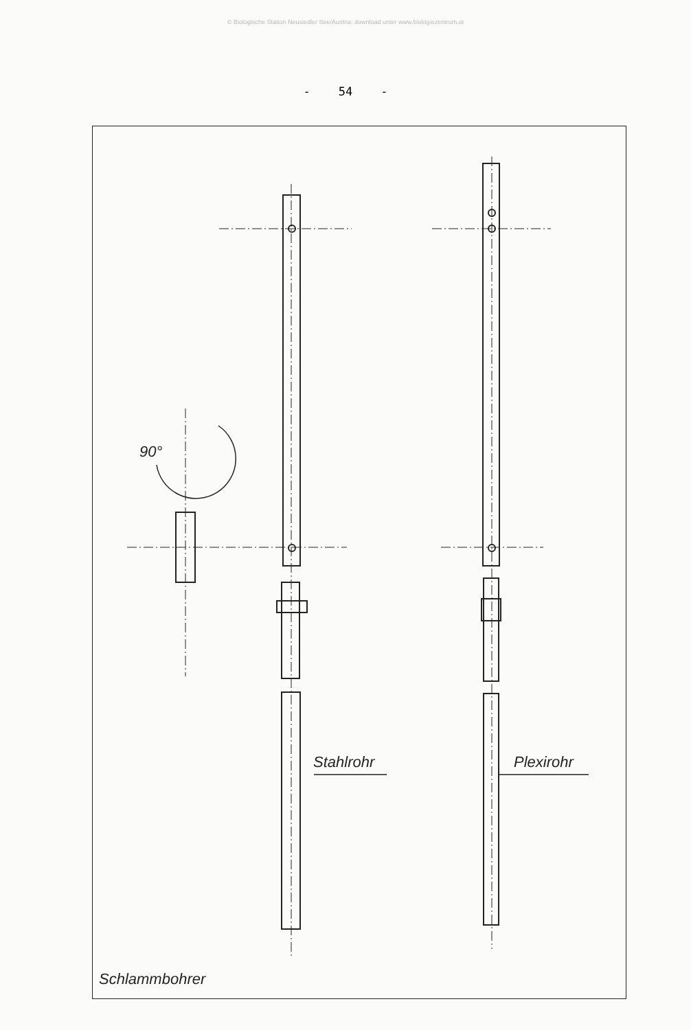© Biologische Station Neusiedler See/Austria; download unter www.biologiezentrum.at
- 54 -
90°
Stahlrohr Plexirohr
Schlammbohrer